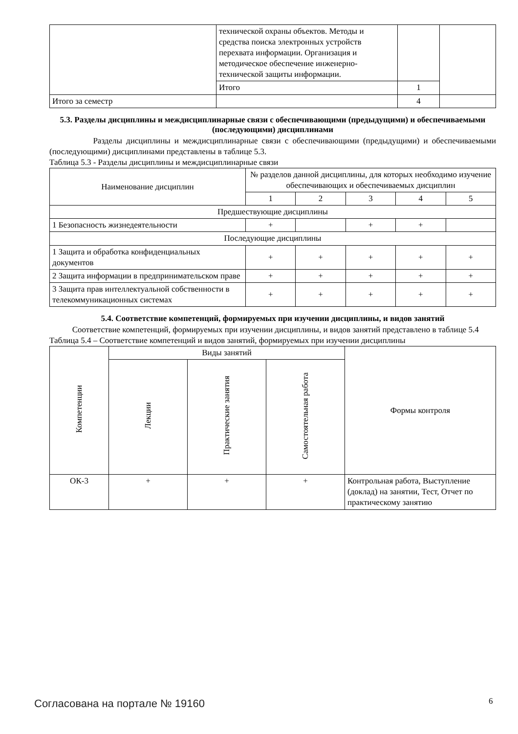| | технической охраны объектов. Методы и средства поиска электронных устройств перехвата информации. Организация и методическое обеспечение инженерно-технической защиты информации. | | |
| | Итого | 1 | |
| Итого за семестр | | 4 | |
5.3. Разделы дисциплины и междисциплинарные связи с обеспечивающими (предыдущими) и обеспечиваемыми (последующими) дисциплинами
Разделы дисциплины и междисциплинарные связи с обеспечивающими (предыдущими) и обеспечиваемыми (последующими) дисциплинами представлены в таблице 5.3.
Таблица 5.3 - Разделы дисциплины и междисциплинарные связи
| Наименование дисциплин | № разделов данной дисциплины, для которых необходимо изучение обеспечивающих и обеспечиваемых дисциплин | | | | |
| --- | --- | --- | --- | --- | --- |
| | 1 | 2 | 3 | 4 | 5 |
| Предшествующие дисциплины | | | | | |
| 1 Безопасность жизнедеятельности | + | | + | + | |
| Последующие дисциплины | | | | | |
| 1 Защита и обработка конфиденциальных документов | + | + | + | + | + |
| 2 Защита информации в предпринимательском праве | + | + | + | + | + |
| 3 Защита прав интеллектуальной собственности в телекоммуникационных системах | + | + | + | + | + |
5.4. Соответствие компетенций, формируемых при изучении дисциплины, и видов занятий
Соответствие компетенций, формируемых при изучении дисциплины, и видов занятий представлено в таблице 5.4
Таблица 5.4 – Соответствие компетенций и видов занятий, формируемых при изучении дисциплины
| Компетенции | Виды занятий | | | Формы контроля |
| --- | --- | --- | --- | --- |
| | Лекции | Практические занятия | Самостоятельная работа | |
| ОК-3 | + | + | + | Контрольная работа, Выступление (доклад) на занятии, Тест, Отчет по практическому занятию |
Согласована на портале № 19160 6